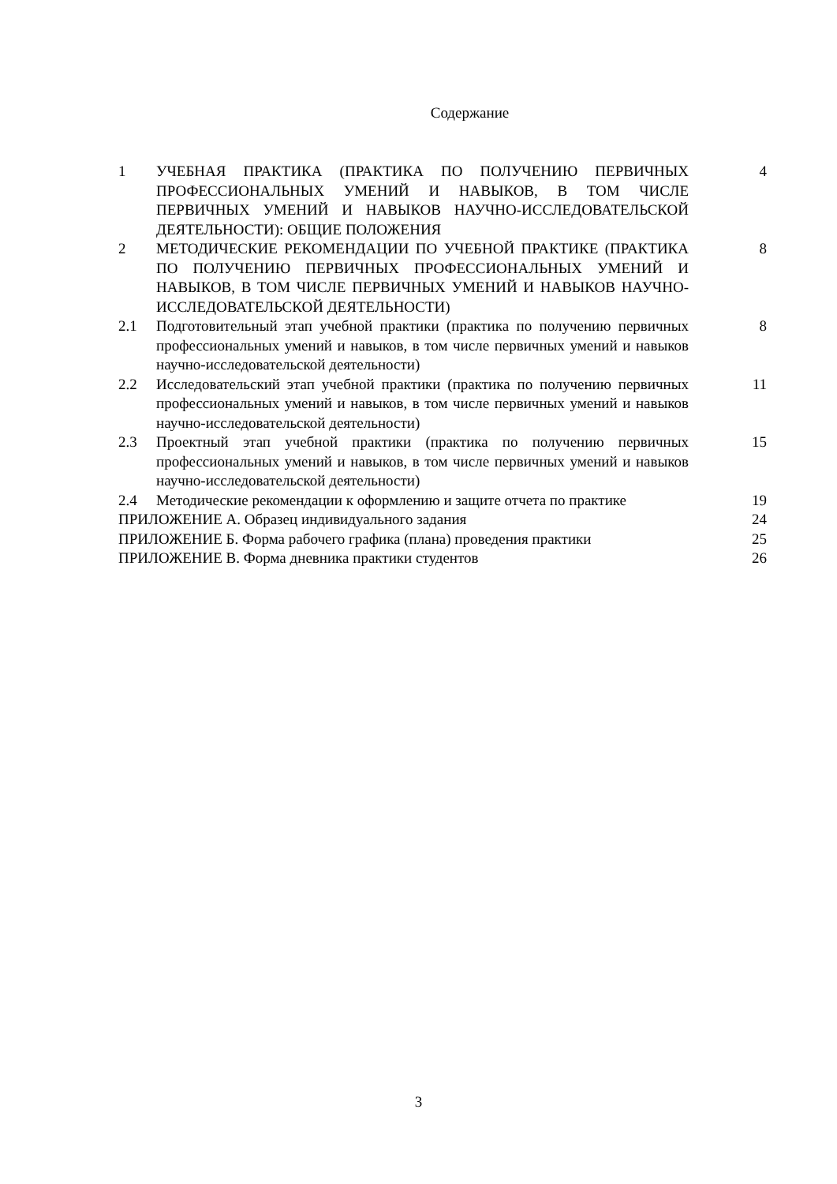Содержание
| 1 | УЧЕБНАЯ ПРАКТИКА (ПРАКТИКА ПО ПОЛУЧЕНИЮ ПЕРВИЧНЫХ ПРОФЕССИОНАЛЬНЫХ УМЕНИЙ И НАВЫКОВ, В ТОМ ЧИСЛЕ ПЕРВИЧНЫХ УМЕНИЙ И НАВЫКОВ НАУЧНО-ИССЛЕДОВАТЕЛЬСКОЙ ДЕЯТЕЛЬНОСТИ): ОБЩИЕ ПОЛОЖЕНИЯ | 4 |
| 2 | МЕТОДИЧЕСКИЕ РЕКОМЕНДАЦИИ ПО УЧЕБНОЙ ПРАКТИКЕ (ПРАКТИКА ПО ПОЛУЧЕНИЮ ПЕРВИЧНЫХ ПРОФЕССИОНАЛЬНЫХ УМЕНИЙ И НАВЫКОВ, В ТОМ ЧИСЛЕ ПЕРВИЧНЫХ УМЕНИЙ И НАВЫКОВ НАУЧНО-ИССЛЕДОВАТЕЛЬСКОЙ ДЕЯТЕЛЬНОСТИ) | 8 |
| 2.1 | Подготовительный этап учебной практики (практика по получению первичных профессиональных умений и навыков, в том числе первичных умений и навыков научно-исследовательской деятельности) | 8 |
| 2.2 | Исследовательский этап учебной практики (практика по получению первичных профессиональных умений и навыков, в том числе первичных умений и навыков научно-исследовательской деятельности) | 11 |
| 2.3 | Проектный этап учебной практики (практика по получению первичных профессиональных умений и навыков, в том числе первичных умений и навыков научно-исследовательской деятельности) | 15 |
| 2.4 | Методические рекомендации к оформлению и защите отчета по практике | 19 |
| ПРИЛОЖЕНИЕ А. Образец индивидуального задания | | 24 |
| ПРИЛОЖЕНИЕ Б. Форма рабочего графика (плана) проведения практики | | 25 |
| ПРИЛОЖЕНИЕ В. Форма дневника практики студентов | | 26 |
3